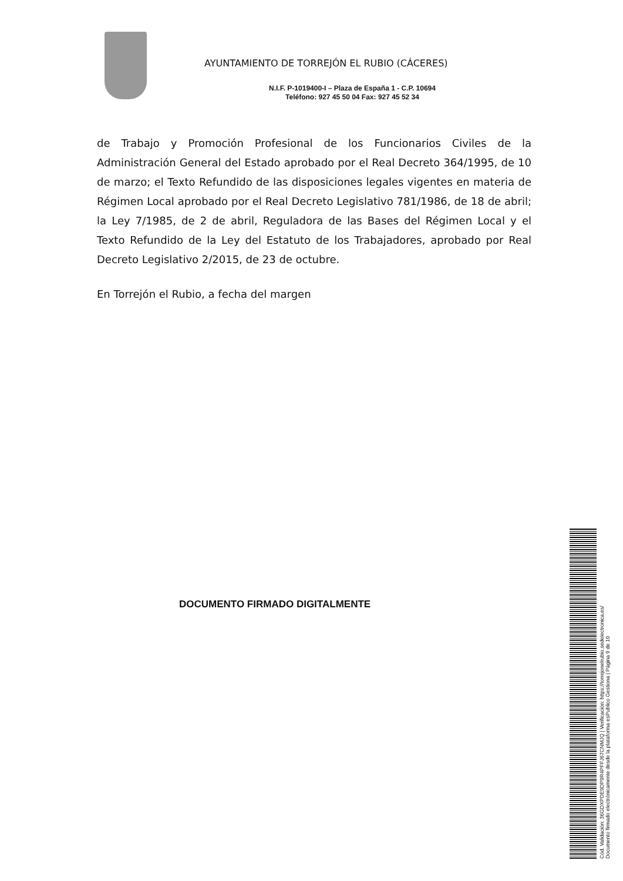AYUNTAMIENTO DE TORREJÓN EL RUBIO (CÁCERES)
N.I.F. P-1019400-I – Plaza de España 1 - C.P. 10694
Teléfono: 927 45 50 04 Fax: 927 45 52 34
de Trabajo y Promoción Profesional de los Funcionarios Civiles de la Administración General del Estado aprobado por el Real Decreto 364/1995, de 10 de marzo; el Texto Refundido de las disposiciones legales vigentes en materia de Régimen Local aprobado por el Real Decreto Legislativo 781/1986, de 18 de abril; la Ley 7/1985, de 2 de abril, Reguladora de las Bases del Régimen Local y el Texto Refundido de la Ley del Estatuto de los Trabajadores, aprobado por Real Decreto Legislativo 2/2015, de 23 de octubre.
En Torrejón el Rubio, a fecha del margen
DOCUMENTO FIRMADO DIGITALMENTE
Cód. Validación: 36GDXPDE9DP9R4PFFJ67CNMJQ | Verificación: https://torrejonelrubio.sedelectronica.es/
Documento firmado electrónicamente desde la plataforma esPublico Gestiona | Página 9 de 10